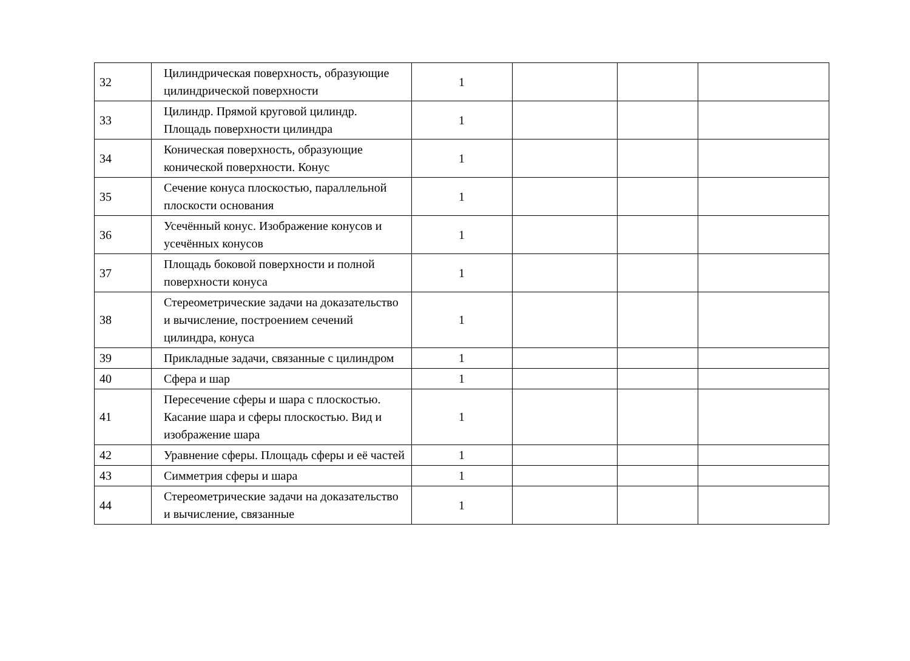| 32 | Цилиндрическая поверхность, образующие цилиндрической поверхности | 1 | | | |
| 33 | Цилиндр. Прямой круговой цилиндр. Площадь поверхности цилиндра | 1 | | | |
| 34 | Коническая поверхность, образующие конической поверхности. Конус | 1 | | | |
| 35 | Сечение конуса плоскостью, параллельной плоскости основания | 1 | | | |
| 36 | Усечённый конус. Изображение конусов и усечённых конусов | 1 | | | |
| 37 | Площадь боковой поверхности и полной поверхности конуса | 1 | | | |
| 38 | Стереометрические задачи на доказательство и вычисление, построением сечений цилиндра, конуса | 1 | | | |
| 39 | Прикладные задачи, связанные с цилиндром | 1 | | | |
| 40 | Сфера и шар | 1 | | | |
| 41 | Пересечение сферы и шара с плоскостью. Касание шара и сферы плоскостью. Вид и изображение шара | 1 | | | |
| 42 | Уравнение сферы. Площадь сферы и её частей | 1 | | | |
| 43 | Симметрия сферы и шара | 1 | | | |
| 44 | Стереометрические задачи на доказательство и вычисление, связанные | 1 | | | |